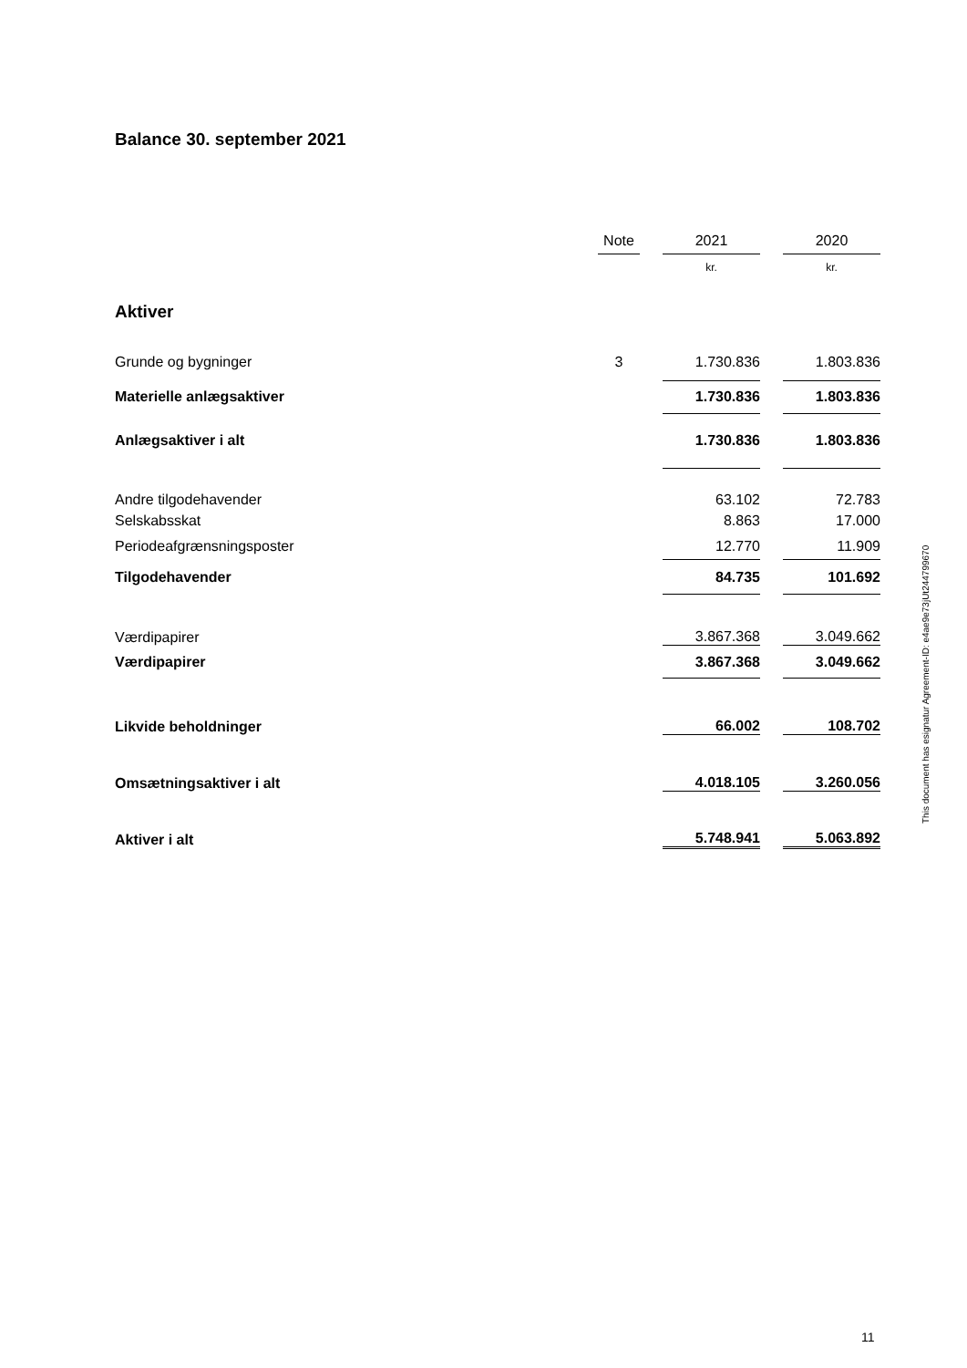Balance 30. september 2021
| | Note | | 2021 | | 2020 |
| --- | --- | --- | --- | --- | --- |
| | | | kr. | | kr. |
| Aktiver | | | | | |
| Grunde og bygninger | 3 | | 1.730.836 | | 1.803.836 |
| Materielle anlægsaktiver | | | 1.730.836 | | 1.803.836 |
| Anlægsaktiver i alt | | | 1.730.836 | | 1.803.836 |
| Andre tilgodehavender | | | 63.102 | | 72.783 |
| Selskabsskat | | | 8.863 | | 17.000 |
| Periodeafgrænsningsposter | | | 12.770 | | 11.909 |
| Tilgodehavender | | | 84.735 | | 101.692 |
| Værdipapirer | | | 3.867.368 | | 3.049.662 |
| Værdipapirer | | | 3.867.368 | | 3.049.662 |
| Likvide beholdninger | | | 66.002 | | 108.702 |
| Omsætningsaktiver i alt | | | 4.018.105 | | 3.260.056 |
| Aktiver i alt | | | 5.748.941 | | 5.063.892 |
This document has esignatur Agreement-ID: e4ae9e73jUt244799670
11